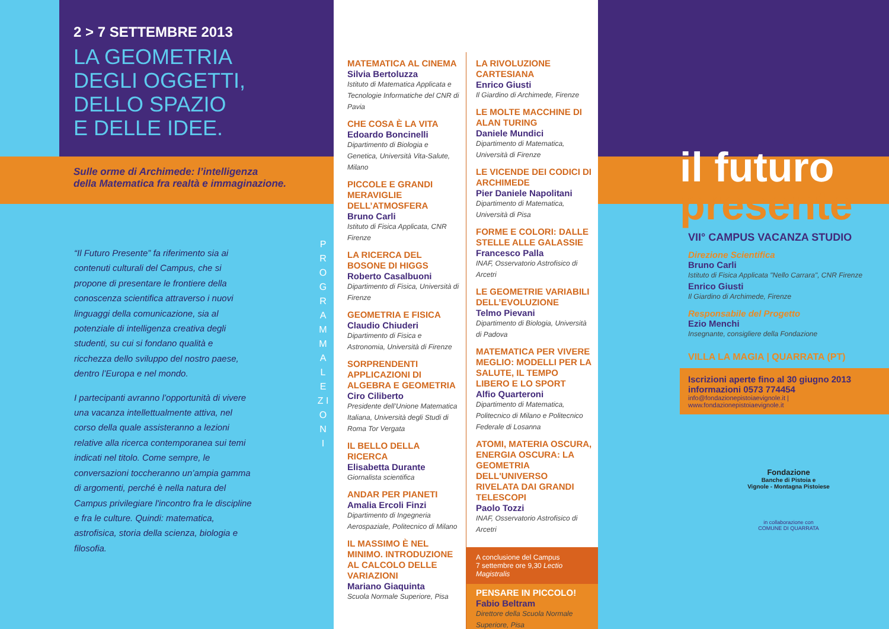2 > 7 SETTEMBRE 2013
LA GEOMETRIA
DEGLI OGGETTI,
DELLO SPAZIO
E DELLE IDEE.
Sulle orme di Archimede: l’intelligenza
della Matematica fra realtà e immaginazione.
“Il Futuro Presente” fa riferimento sia ai contenuti culturali del Campus, che si propone di presentare le frontiere della conoscenza scientifica attraverso i nuovi linguaggi della comunicazione, sia al potenziale di intelligenza creativa degli studenti, su cui si fondano qualità e ricchezza dello sviluppo del nostro paese, dentro l’Europa e nel mondo.
I partecipanti avranno l’opportunità di vivere una vacanza intellettualmente attiva, nel corso della quale assisteranno a lezioni relative alla ricerca contemporanea sui temi indicati nel titolo. Come sempre, le conversazioni toccheranno un’ampia gamma di argomenti, perché è nella natura del Campus privilegiare l'incontro fra le discipline e fra le culture. Quindi: matematica, astrofisica, storia della scienza, biologia e filosofia.
P R O G R A M M A L E Z I O N I
MATEMATICA AL CINEMA
Silvia Bertoluzza
Istituto di Matematica Applicata e Tecnologie Informatiche del CNR di Pavia
CHE COSA È LA VITA
Edoardo Boncinelli
Dipartimento di Biologia e Genetica, Università Vita-Salute, Milano
PICCOLE E GRANDI MERAVIGLIE DELL’ATMOSFERA
Bruno Carli
Istituto di Fisica Applicata, CNR Firenze
LA RICERCA DEL BOSONE DI HIGGS
Roberto Casalbuoni
Dipartimento di Fisica, Università di Firenze
GEOMETRIA E FISICA
Claudio Chiuderi
Dipartimento di Fisica e Astronomia, Università di Firenze
SORPRENDENTI APPLICAZIONI DI ALGEBRA E GEOMETRIA
Ciro Ciliberto
Presidente dell’Unione Matematica Italiana, Università degli Studi di Roma Tor Vergata
IL BELLO DELLA RICERCA
Elisabetta Durante
Giornalista scientifica
ANDAR PER PIANETI
Amalia Ercoli Finzi
Dipartimento di Ingegneria Aerospaziale, Politecnico di Milano
IL MASSIMO È NEL MINIMO. INTRODUZIONE AL CALCOLO DELLE VARIAZIONI
Mariano Giaquinta
Scuola Normale Superiore, Pisa
LA RIVOLUZIONE CARTESIANA
Enrico Giusti
Il Giardino di Archimede, Firenze
LE MOLTE MACCHINE DI ALAN TURING
Daniele Mundici
Dipartimento di Matematica, Università di Firenze
LE VICENDE DEI CODICI DI ARCHIMEDE
Pier Daniele Napolitani
Dipartimento di Matematica, Università di Pisa
FORME E COLORI: DALLE STELLE ALLE GALASSIE
Francesco Palla
INAF, Osservatorio Astrofisico di Arcetri
LE GEOMETRIE VARIABILI DELL’EVOLUZIONE
Telmo Pievani
Dipartimento di Biologia, Università di Padova
MATEMATICA PER VIVERE MEGLIO: MODELLI PER LA SALUTE, IL TEMPO LIBERO E LO SPORT
Alfio Quarteroni
Dipartimento di Matematica, Politecnico di Milano e Politecnico Federale di Losanna
ATOMI, MATERIA OSCURA, ENERGIA OSCURA: LA GEOMETRIA DELL'UNIVERSO RIVELATA DAI GRANDI TELESCOPI
Paolo Tozzi
INAF, Osservatorio Astrofisico di Arcetri
A conclusione del Campus
7 settembre ore 9,30 Lectio Magistralis
PENSARE IN PICCOLO!
Fabio Beltram
Direttore della Scuola Normale Superiore, Pisa
il futuro
presente
VII° CAMPUS VACANZA STUDIO
Direzione Scientifica
Bruno Carli
Istituto di Fisica Applicata "Nello Carrara", CNR Firenze
Enrico Giusti
Il Giardino di Archimede, Firenze
Responsabile del Progetto
Ezio Menchi
Insegnante, consigliere della Fondazione
VILLA LA MAGIA | QUARRATA (PT)
Iscrizioni aperte fino al 30 giugno 2013
informazioni 0573 774454
info@fondazionepistoiaevignole.it | www.fondazionepistoiaevignole.it
Fondazione
Banche di Pistoia e
Vignole - Montagna Pistoiese
in collaborazione con
COMUNE DI QUARRATA